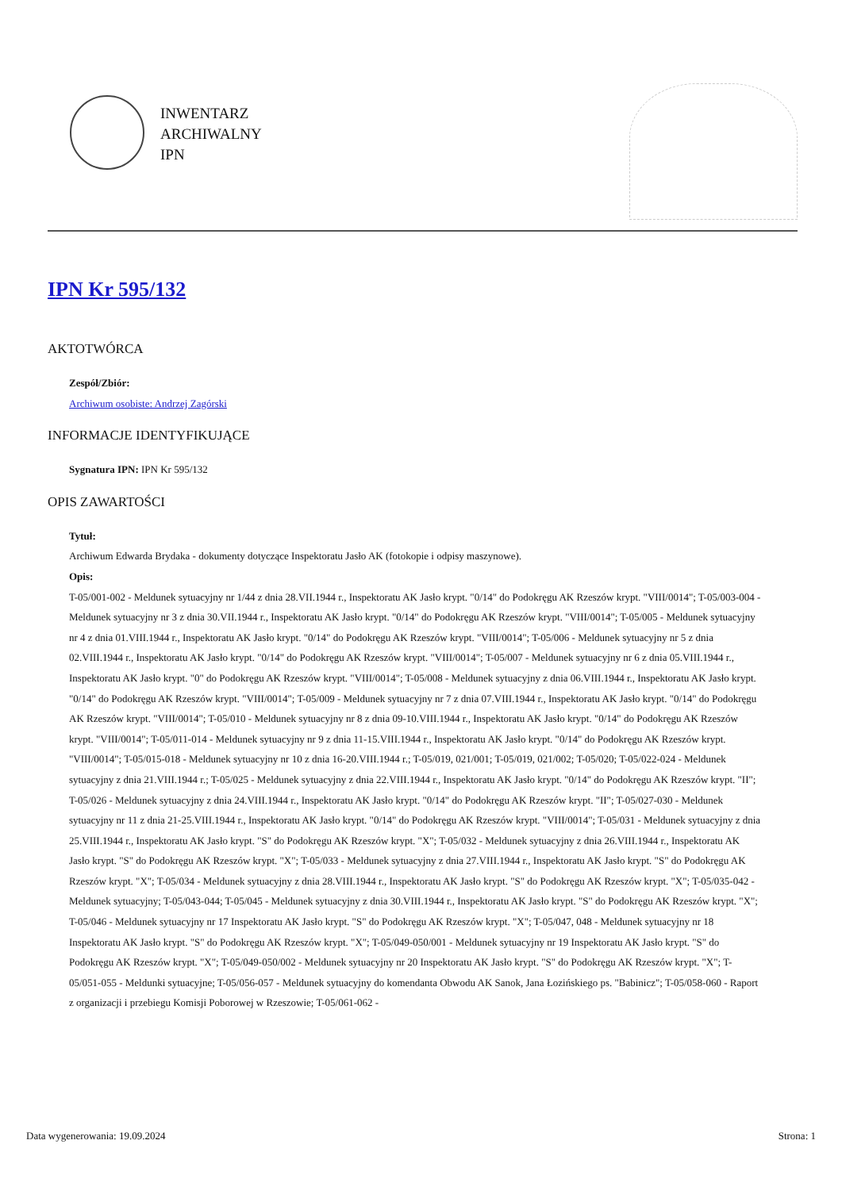INWENTARZ
ARCHIWALNY
IPN
IPN Kr 595/132
AKTOTWÓRCA
Zespół/Zbiór:
Archiwum osobiste: Andrzej Zagórski
INFORMACJE IDENTYFIKUJĄCE
Sygnatura IPN: IPN Kr 595/132
OPIS ZAWARTOŚCI
Tytuł:
Archiwum Edwarda Brydaka - dokumenty dotyczące Inspektoratu Jasło AK (fotokopie i odpisy maszynowe).
Opis:
T-05/001-002 - Meldunek sytuacyjny nr 1/44 z dnia 28.VII.1944 r., Inspektoratu AK Jasło krypt. "0/14" do Podokręgu AK Rzeszów krypt. "VIII/0014"; T-05/003-004 - Meldunek sytuacyjny nr 3 z dnia 30.VII.1944 r., Inspektoratu AK Jasło krypt. "0/14" do Podokręgu AK Rzeszów krypt. "VIII/0014"; T-05/005 - Meldunek sytuacyjny nr 4 z dnia 01.VIII.1944 r., Inspektoratu AK Jasło krypt. "0/14" do Podokręgu AK Rzeszów krypt. "VIII/0014"; T-05/006 - Meldunek sytuacyjny nr 5 z dnia 02.VIII.1944 r., Inspektoratu AK Jasło krypt. "0/14" do Podokręgu AK Rzeszów krypt. "VIII/0014"; T-05/007 - Meldunek sytuacyjny nr 6 z dnia 05.VIII.1944 r., Inspektoratu AK Jasło krypt. "0" do Podokręgu AK Rzeszów krypt. "VIII/0014"; T-05/008 - Meldunek sytuacyjny z dnia 06.VIII.1944 r., Inspektoratu AK Jasło krypt. "0/14" do Podokręgu AK Rzeszów krypt. "VIII/0014"; T-05/009 - Meldunek sytuacyjny nr 7 z dnia 07.VIII.1944 r., Inspektoratu AK Jasło krypt. "0/14" do Podokręgu AK Rzeszów krypt. "VIII/0014"; T-05/010 - Meldunek sytuacyjny nr 8 z dnia 09-10.VIII.1944 r., Inspektoratu AK Jasło krypt. "0/14" do Podokręgu AK Rzeszów krypt. "VIII/0014"; T-05/011-014 - Meldunek sytuacyjny nr 9 z dnia 11-15.VIII.1944 r., Inspektoratu AK Jasło krypt. "0/14" do Podokręgu AK Rzeszów krypt. "VIII/0014"; T-05/015-018 - Meldunek sytuacyjny nr 10 z dnia 16-20.VIII.1944 r.; T-05/019, 021/001; T-05/019, 021/002; T-05/020; T-05/022-024 - Meldunek sytuacyjny z dnia 21.VIII.1944 r.; T-05/025 - Meldunek sytuacyjny z dnia 22.VIII.1944 r., Inspektoratu AK Jasło krypt. "0/14" do Podokręgu AK Rzeszów krypt. "II"; T-05/026 - Meldunek sytuacyjny z dnia 24.VIII.1944 r., Inspektoratu AK Jasło krypt. "0/14" do Podokręgu AK Rzeszów krypt. "II"; T-05/027-030 - Meldunek sytuacyjny nr 11 z dnia 21-25.VIII.1944 r., Inspektoratu AK Jasło krypt. "0/14" do Podokręgu AK Rzeszów krypt. "VIII/0014"; T-05/031 - Meldunek sytuacyjny z dnia 25.VIII.1944 r., Inspektoratu AK Jasło krypt. "S" do Podokręgu AK Rzeszów krypt. "X"; T-05/032 - Meldunek sytuacyjny z dnia 26.VIII.1944 r., Inspektoratu AK Jasło krypt. "S" do Podokręgu AK Rzeszów krypt. "X"; T-05/033 - Meldunek sytuacyjny z dnia 27.VIII.1944 r., Inspektoratu AK Jasło krypt. "S" do Podokręgu AK Rzeszów krypt. "X"; T-05/034 - Meldunek sytuacyjny z dnia 28.VIII.1944 r., Inspektoratu AK Jasło krypt. "S" do Podokręgu AK Rzeszów krypt. "X"; T-05/035-042 - Meldunek sytuacyjny; T-05/043-044; T-05/045 - Meldunek sytuacyjny z dnia 30.VIII.1944 r., Inspektoratu AK Jasło krypt. "S" do Podokręgu AK Rzeszów krypt. "X"; T-05/046 - Meldunek sytuacyjny nr 17 Inspektoratu AK Jasło krypt. "S" do Podokręgu AK Rzeszów krypt. "X"; T-05/047, 048 - Meldunek sytuacyjny nr 18 Inspektoratu AK Jasło krypt. "S" do Podokręgu AK Rzeszów krypt. "X"; T-05/049-050/001 - Meldunek sytuacyjny nr 19 Inspektoratu AK Jasło krypt. "S" do Podokręgu AK Rzeszów krypt. "X"; T-05/049-050/002 - Meldunek sytuacyjny nr 20 Inspektoratu AK Jasło krypt. "S" do Podokręgu AK Rzeszów krypt. "X"; T-05/051-055 - Meldunki sytuacyjne; T-05/056-057 - Meldunek sytuacyjny do komendanta Obwodu AK Sanok, Jana Łozińskiego ps. "Babinicz"; T-05/058-060 - Raport z organizacji i przebiegu Komisji Poborowej w Rzeszowie; T-05/061-062 -
Data wygenerowania: 19.09.2024 Strona: 1